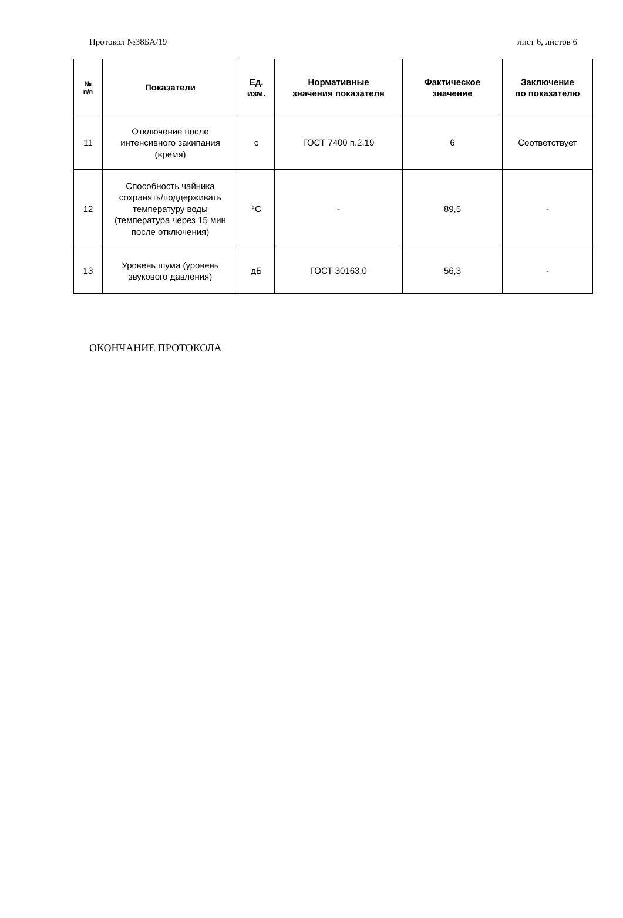Протокол №38БА/19 лист 6, листов 6
| № п/п | Показатели | Ед. изм. | Нормативные значения показателя | Фактическое значение | Заключение по показателю |
| --- | --- | --- | --- | --- | --- |
| 11 | Отключение после интенсивного закипания (время) | с | ГОСТ 7400 п.2.19 | 6 | Соответствует |
| 12 | Способность чайника сохранять/поддерживать температуру воды (температура через 15 мин после отключения) | °С | - | 89,5 | - |
| 13 | Уровень шума (уровень звукового давления) | дБ | ГОСТ 30163.0 | 56,3 | - |
ОКОНЧАНИЕ ПРОТОКОЛА